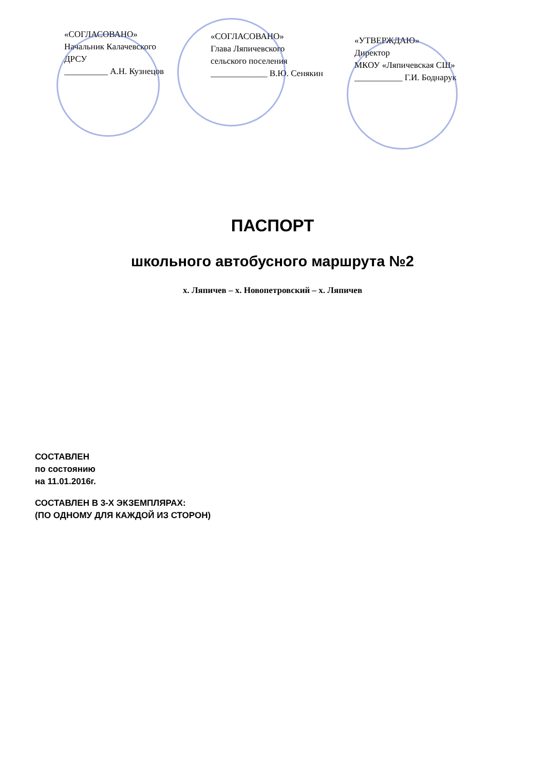«СОГЛАСОВАНО»
Начальник Калачевского
ДРСУ
__________ А.Н. Кузнецов
«СОГЛАСОВАНО»
Глава Ляпичевского
сельского поселения
_____________ В.Ю. Сенякин
«УТВЕРЖДАЮ»
Директор
МКОУ «Ляпичевская СШ»
___________ Г.И. Боднарук
ПАСПОРТ
школьного автобусного маршрута №2
х. Ляпичев – х. Новопетровский – х. Ляпичев
СОСТАВЛЕН
по состоянию
на 11.01.2016г.
СОСТАВЛЕН В 3-Х ЭКЗЕМПЛЯРАХ:
(ПО ОДНОМУ ДЛЯ КАЖДОЙ ИЗ СТОРОН)